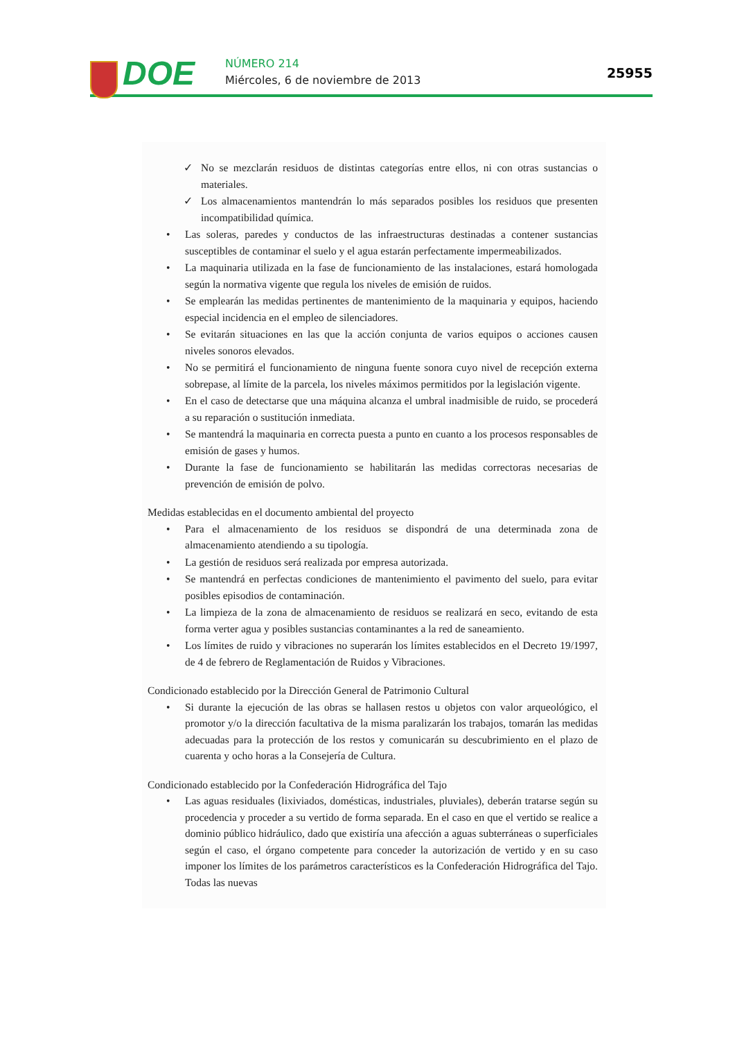DOE NÚMERO 214
Miércoles, 6 de noviembre de 2013
25955
✓ No se mezclarán residuos de distintas categorías entre ellos, ni con otras sustancias o materiales.
✓ Los almacenamientos mantendrán lo más separados posibles los residuos que presenten incompatibilidad química.
• Las soleras, paredes y conductos de las infraestructuras destinadas a contener sustancias susceptibles de contaminar el suelo y el agua estarán perfectamente impermeabilizados.
• La maquinaria utilizada en la fase de funcionamiento de las instalaciones, estará homologada según la normativa vigente que regula los niveles de emisión de ruidos.
• Se emplearán las medidas pertinentes de mantenimiento de la maquinaria y equipos, haciendo especial incidencia en el empleo de silenciadores.
• Se evitarán situaciones en las que la acción conjunta de varios equipos o acciones causen niveles sonoros elevados.
• No se permitirá el funcionamiento de ninguna fuente sonora cuyo nivel de recepción externa sobrepase, al límite de la parcela, los niveles máximos permitidos por la legislación vigente.
• En el caso de detectarse que una máquina alcanza el umbral inadmisible de ruido, se procederá a su reparación o sustitución inmediata.
• Se mantendrá la maquinaria en correcta puesta a punto en cuanto a los procesos responsables de emisión de gases y humos.
• Durante la fase de funcionamiento se habilitarán las medidas correctoras necesarias de prevención de emisión de polvo.
Medidas establecidas en el documento ambiental del proyecto
• Para el almacenamiento de los residuos se dispondrá de una determinada zona de almacenamiento atendiendo a su tipología.
• La gestión de residuos será realizada por empresa autorizada.
• Se mantendrá en perfectas condiciones de mantenimiento el pavimento del suelo, para evitar posibles episodios de contaminación.
• La limpieza de la zona de almacenamiento de residuos se realizará en seco, evitando de esta forma verter agua y posibles sustancias contaminantes a la red de saneamiento.
• Los límites de ruido y vibraciones no superarán los límites establecidos en el Decreto 19/1997, de 4 de febrero de Reglamentación de Ruidos y Vibraciones.
Condicionado establecido por la Dirección General de Patrimonio Cultural
• Si durante la ejecución de las obras se hallasen restos u objetos con valor arqueológico, el promotor y/o la dirección facultativa de la misma paralizarán los trabajos, tomarán las medidas adecuadas para la protección de los restos y comunicarán su descubrimiento en el plazo de cuarenta y ocho horas a la Consejería de Cultura.
Condicionado establecido por la Confederación Hidrográfica del Tajo
• Las aguas residuales (lixiviados, domésticas, industriales, pluviales), deberán tratarse según su procedencia y proceder a su vertido de forma separada. En el caso en que el vertido se realice a dominio público hidráulico, dado que existiría una afección a aguas subterráneas o superficiales según el caso, el órgano competente para conceder la autorización de vertido y en su caso imponer los límites de los parámetros característicos es la Confederación Hidrográfica del Tajo. Todas las nuevas